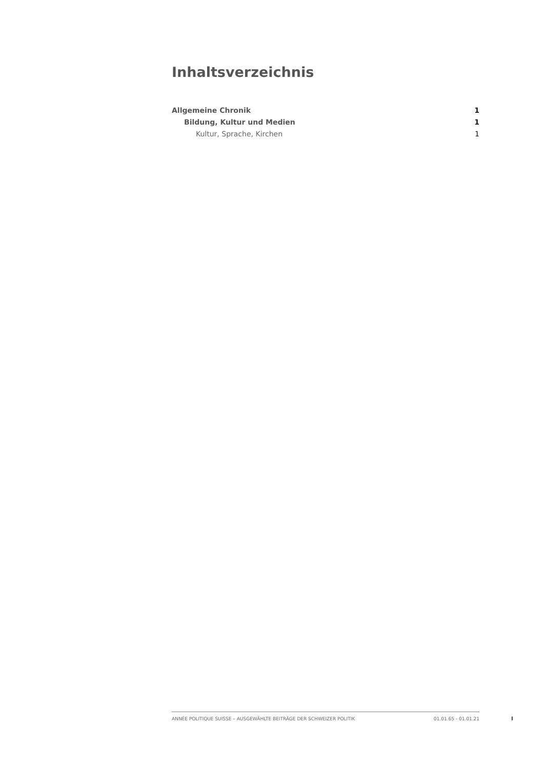Inhaltsverzeichnis
Allgemeine Chronik 1
Bildung, Kultur und Medien 1
Kultur, Sprache, Kirchen 1
ANNÉE POLITIQUE SUISSE – AUSGEWÄHLTE BEITRÄGE DER SCHWEIZER POLITIK 01.01.65 - 01.01.21
I